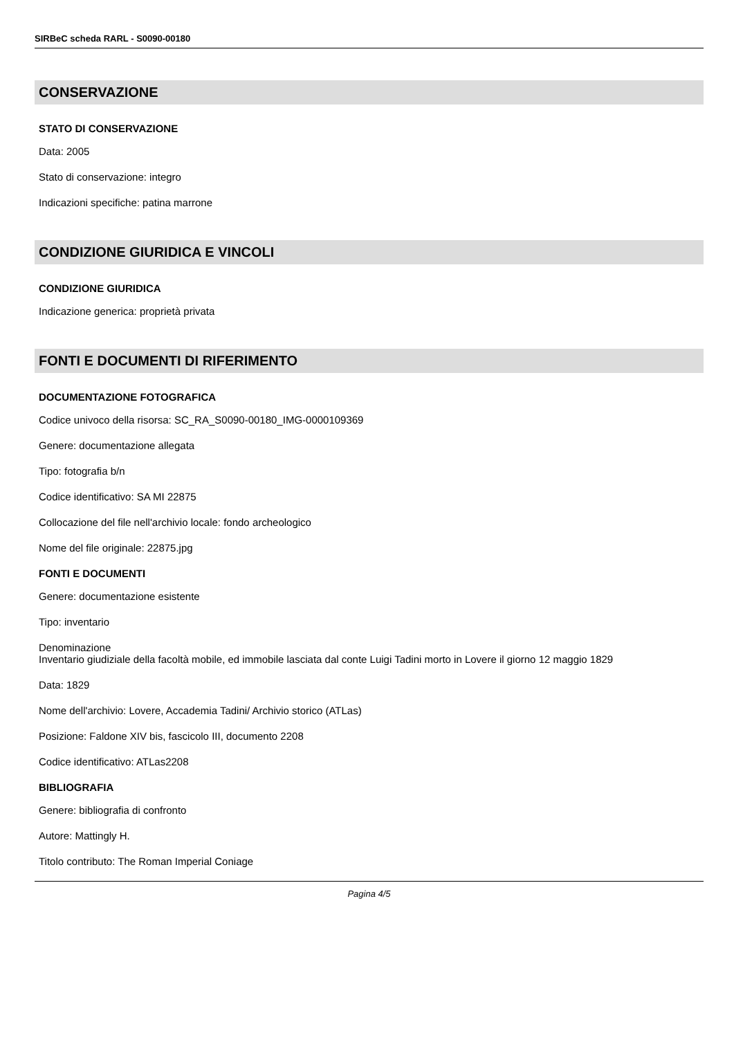SIRBeC scheda RARL - S0090-00180
CONSERVAZIONE
STATO DI CONSERVAZIONE
Data: 2005
Stato di conservazione: integro
Indicazioni specifiche: patina marrone
CONDIZIONE GIURIDICA E VINCOLI
CONDIZIONE GIURIDICA
Indicazione generica: proprietà privata
FONTI E DOCUMENTI DI RIFERIMENTO
DOCUMENTAZIONE FOTOGRAFICA
Codice univoco della risorsa: SC_RA_S0090-00180_IMG-0000109369
Genere: documentazione allegata
Tipo: fotografia b/n
Codice identificativo: SA MI 22875
Collocazione del file nell'archivio locale: fondo archeologico
Nome del file originale: 22875.jpg
FONTI E DOCUMENTI
Genere: documentazione esistente
Tipo: inventario
Denominazione
Inventario giudiziale della facoltà mobile, ed immobile lasciata dal conte Luigi Tadini morto in Lovere il giorno 12 maggio 1829
Data: 1829
Nome dell'archivio: Lovere, Accademia Tadini/ Archivio storico (ATLas)
Posizione: Faldone XIV bis, fascicolo III, documento 2208
Codice identificativo: ATLas2208
BIBLIOGRAFIA
Genere: bibliografia di confronto
Autore: Mattingly H.
Titolo contributo: The Roman Imperial Coniage
Pagina 4/5